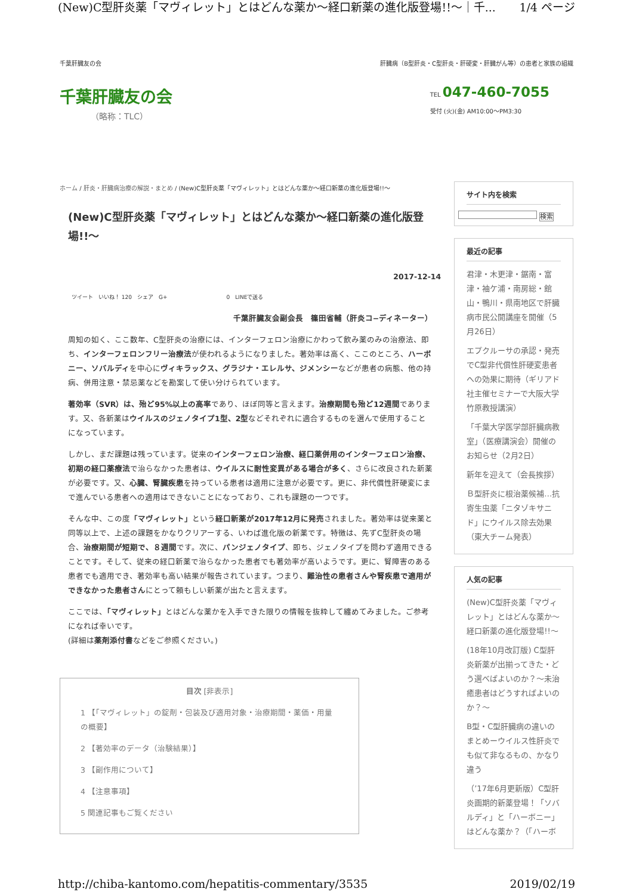(New)C型肝炎薬「マヴィレット」とはどんな薬か～経口新薬の進化版登場!!～｜千... 1/4 ページ
千葉肝臓友の会 肝臓病（B型肝炎・C型肝炎・肝硬変・肝臓がん等）の患者と家族の組織
千葉肝臓友の会
（略称：TLC）
TEL 047-460-7055
受付 (火)(金) AM10:00～PM3:30
ホーム / 肝炎・肝臓病治療の解説・まとめ / (New)C型肝炎薬「マヴィレット」とはどんな薬か～経口新薬の進化版登場!!～
(New)C型肝炎薬「マヴィレット」とはどんな薬か～経口新薬の進化版登場!!～
2017-12-14
ツイート　いいね！ 120　シェア　G+　　　　　　　　　　　0　LINEで送る
千葉肝臓友会副会長　篠田省輔（肝炎コ−ディネーター）
周知の如く、ここ数年、C型肝炎の治療には、インターフェロン治療にかわって飲み薬のみの治療法、即ち、インターフェロンフリー治療法が使われるようになりました。著効率は高く、ここのところ、ハーボニー、ソバルディを中心にヴィキラックス、グラジナ・エレルサ、ジメンシーなどが患者の病態、他の持病、併用注意・禁忌薬などを勘案して使い分けられています。
著効率（SVR）は、殆ど95%以上の高率であり、ほぼ同等と言えます。治療期間も殆ど12週間であります。又、各新薬はウイルスのジェノタイプ1型、2型などそれぞれに適合するものを選んで使用することになっています。
しかし、まだ課題は残っています。従来のインターフェロン治療、経口薬併用のインターフェロン治療、初期の経口薬療法で治らなかった患者は、ウイルスに耐性変異がある場合が多く、さらに改良された新薬が必要です。又、心臓、腎臓疾患を持っている患者は適用に注意が必要です。更に、非代償性肝硬変にまで進んでいる患者への適用はできないことになっており、これも課題の一つです。
そんな中、この度「マヴィレット」という経口新薬が2017年12月に発売されました。著効率は従来薬と同等以上で、上述の課題をかなりクリアーする、いわば進化版の新薬です。特徴は、先ずC型肝炎の場合、治療期間が短期で、８週間です。次に、パンジェノタイプ、即ち、ジェノタイプを問わず適用できることです。そして、従来の経口新薬で治らなかった患者でも著効率が高いようです。更に、腎障害のある患者でも適用でき、著効率も高い結果が報告されています。つまり、難治性の患者さんや腎疾患で適用ができなかった患者さんにとって頼もしい新薬が出たと言えます。
ここでは、「マヴィレット」とはどんな薬かを入手できた限りの情報を抜粋して纏めてみました。ご参考になれば幸いです。
(詳細は薬剤添付書などをご参照ください。)
目次 [非表示]
1 【「マヴィレット」の錠剤・包装及び適用対象・治療期間・薬価・用量の概要】
2 【著効率のデータ（治験結果）】
3 【副作用について】
4 【注意事項】
5 関連記事もご覧ください
サイト内を検索
検索
最近の記事
君津・木更津・鋸南・富津・袖ケ浦・南房総・館山・鴨川・県南地区で肝臓病市民公開講座を開催（5月26日）
エプクルーサの承認・発売でC型非代償性肝硬変患者への効果に期待（ギリアド社主催セミナーで大阪大学竹原教授講演）
「千葉大学医学部肝臓病教室」（医療講演会）開催のお知らせ（2月2日）
新年を迎えて（会長挨拶）
Ｂ型肝炎に根治薬候補…抗寄生虫薬「ニタゾキサニド」にウイルス除去効果（東大チーム発表）
人気の記事
(New)C型肝炎薬「マヴィレット」とはどんな薬か～経口新薬の進化版登場!!～
(18年10月改訂版) C型肝炎新薬が出揃ってきた・どう選べばよいのか？～未治癒患者はどうすればよいのか？～
B型・C型肝臓病の違いのまとめーウイルス性肝炎でも似て非なるもの、かなり違う
（’17年6月更新版）C型肝炎画期的新薬登場！「ソバルディ」と「ハーボニー」はどんな薬か？（「ハーボ
http://chiba-kantomo.com/hepatitis-commentary/3535 2019/02/19